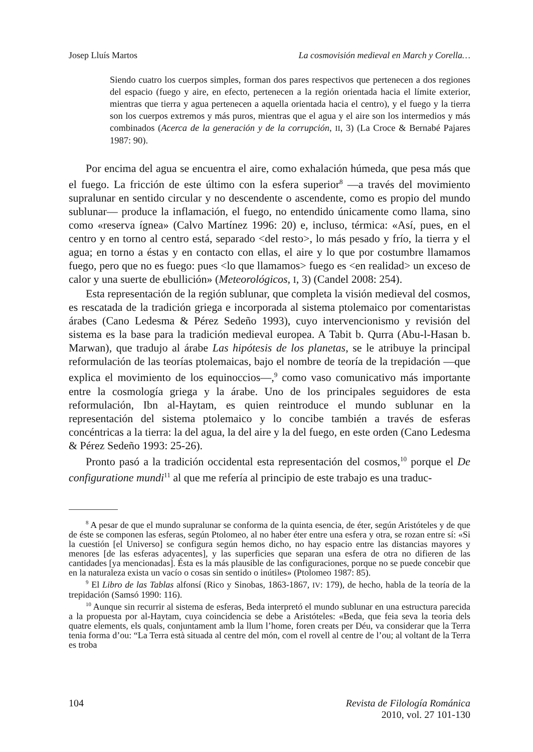Josep Lluís Martos La cosmovisión medieval en March y Corella…
Siendo cuatro los cuerpos simples, forman dos pares respectivos que pertenecen a dos regiones del espacio (fuego y aire, en efecto, pertenecen a la región orientada hacia el límite exterior, mientras que tierra y agua pertenecen a aquella orientada hacia el centro), y el fuego y la tierra son los cuerpos extremos y más puros, mientras que el agua y el aire son los intermedios y más combinados (Acerca de la generación y de la corrupción, II, 3) (La Croce & Bernabé Pajares 1987: 90).
Por encima del agua se encuentra el aire, como exhalación húmeda, que pesa más que el fuego. La fricción de este último con la esfera superior<sup>8</sup> —a través del movimiento supralunar en sentido circular y no descendente o ascendente, como es propio del mundo sublunar— produce la inflamación, el fuego, no entendido únicamente como llama, sino como «reserva ígnea» (Calvo Martínez 1996: 20) e, incluso, térmica: «Así, pues, en el centro y en torno al centro está, separado <del resto>, lo más pesado y frío, la tierra y el agua; en torno a éstas y en contacto con ellas, el aire y lo que por costumbre llamamos fuego, pero que no es fuego: pues <lo que llamamos> fuego es <en realidad> un exceso de calor y una suerte de ebullición» (Meteorológicos, I, 3) (Candel 2008: 254).
Esta representación de la región sublunar, que completa la visión medieval del cosmos, es rescatada de la tradición griega e incorporada al sistema ptolemaico por comentaristas árabes (Cano Ledesma & Pérez Sedeño 1993), cuyo intervencionismo y revisión del sistema es la base para la tradición medieval europea. A Tabit b. Qurra (Abu-l-Hasan b. Marwan), que tradujo al árabe Las hipótesis de los planetas, se le atribuye la principal reformulación de las teorías ptolemaicas, bajo el nombre de teoría de la trepidación —que explica el movimiento de los equinoccios—,<sup>9</sup> como vaso comunicativo más importante entre la cosmología griega y la árabe. Uno de los principales seguidores de esta reformulación, Ibn al-Haytam, es quien reintroduce el mundo sublunar en la representación del sistema ptolemaico y lo concibe también a través de esferas concéntricas a la tierra: la del agua, la del aire y la del fuego, en este orden (Cano Ledesma & Pérez Sedeño 1993: 25-26).
Pronto pasó a la tradición occidental esta representación del cosmos,<sup>10</sup> porque el De configuratione mundi<sup>11</sup> al que me refería al principio de este trabajo es una traduc-
<sup>8</sup> A pesar de que el mundo supralunar se conforma de la quinta esencia, de éter, según Aristóteles y de que de éste se componen las esferas, según Ptolomeo, al no haber éter entre una esfera y otra, se rozan entre sí: «Si la cuestión [el Universo] se configura según hemos dicho, no hay espacio entre las distancias mayores y menores [de las esferas adyacentes], y las superficies que separan una esfera de otra no difieren de las cantidades [ya mencionadas]. Ésta es la más plausible de las configuraciones, porque no se puede concebir que en la naturaleza exista un vacío o cosas sin sentido o inútiles» (Ptolomeo 1987: 85).
<sup>9</sup> El Libro de las Tablas alfonsí (Rico y Sinobas, 1863-1867, IV: 179), de hecho, habla de la teoría de la trepidación (Samsó 1990: 116).
<sup>10</sup> Aunque sin recurrir al sistema de esferas, Beda interpretó el mundo sublunar en una estructura parecida a la propuesta por al-Haytam, cuya coincidencia se debe a Aristóteles: «Beda, que feia seva la teoria dels quatre elements, els quals, conjuntament amb la llum l’home, foren creats per Déu, va considerar que la Terra tenia forma d’ou: “La Terra està situada al centre del món, com el rovell al centre de l’ou; al voltant de la Terra es troba
104 Revista de Filología Románica
2010, vol. 27 101-130